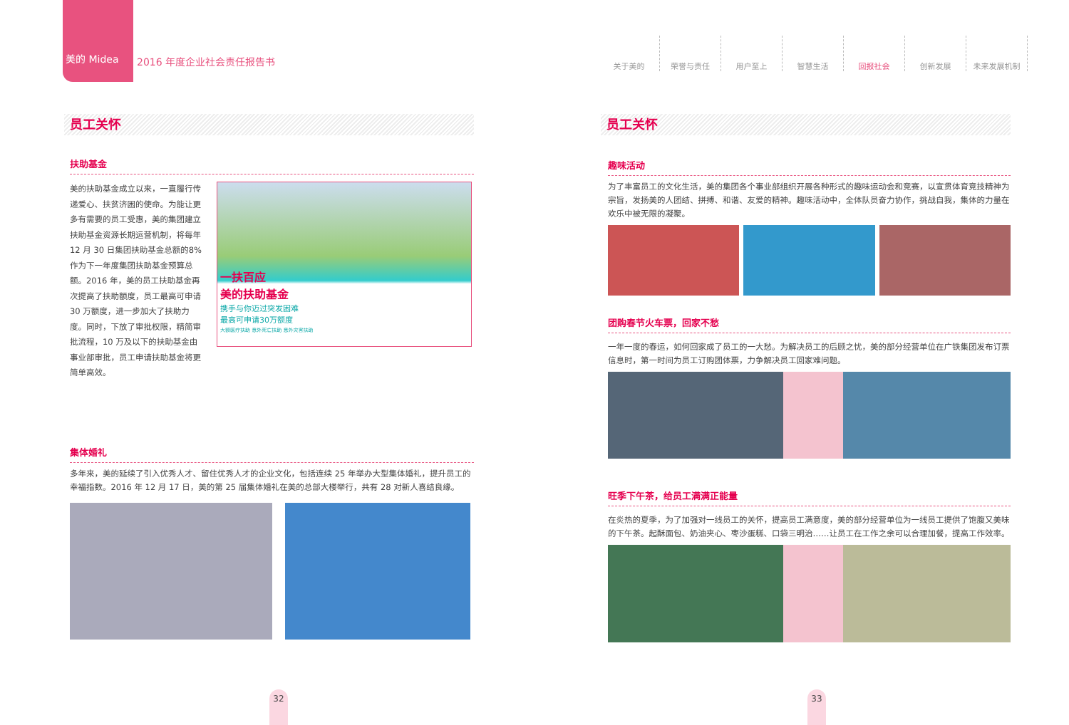美的 Midea
2016 年度企业社会责任报告书
关于美的 荣誉与责任 用户至上 智慧生活 回报社会 创新发展 未来发展机制
员工关怀
扶助基金
美的扶助基金成立以来，一直履行传递爱心、扶贫济困的使命。为能让更多有需要的员工受惠，美的集团建立扶助基金资源长期运营机制，将每年 12 月 30 日集团扶助基金总额的8% 作为下一年度集团扶助基金预算总额。2016 年，美的员工扶助基金再次提高了扶助额度，员工最高可申请30 万额度，进一步加大了扶助力度。同时，下放了审批权限，精简审批流程，10 万及以下的扶助基金由事业部审批，员工申请扶助基金将更简单高效。
一扶百应
美的扶助基金
携手与你迈过突发困难
最高可申请30万额度
大额医疗扶助 意外死亡扶助 意外灾害扶助
集体婚礼
多年来，美的延续了引入优秀人才、留住优秀人才的企业文化，包括连续 25 年举办大型集体婚礼，提升员工的幸福指数。2016 年 12 月 17 日，美的第 25 届集体婚礼在美的总部大楼举行，共有 28 对新人喜结良缘。
员工关怀
趣味活动
为了丰富员工的文化生活，美的集团各个事业部组织开展各种形式的趣味运动会和竞赛，以宣贯体育竞技精神为宗旨，发扬美的人团结、拼搏、和谐、友爱的精神。趣味活动中，全体队员奋力协作，挑战自我，集体的力量在欢乐中被无限的凝聚。
团购春节火车票，回家不愁
一年一度的春运，如何回家成了员工的一大愁。为解决员工的后顾之忧，美的部分经营单位在广铁集团发布订票信息时，第一时间为员工订购团体票，力争解决员工回家难问题。
旺季下午茶，给员工满满正能量
在炎热的夏季，为了加强对一线员工的关怀，提高员工满意度，美的部分经营单位为一线员工提供了饱腹又美味的下午茶。起酥面包、奶油夹心、枣沙蛋糕、口袋三明治……让员工在工作之余可以合理加餐，提高工作效率。
32 33